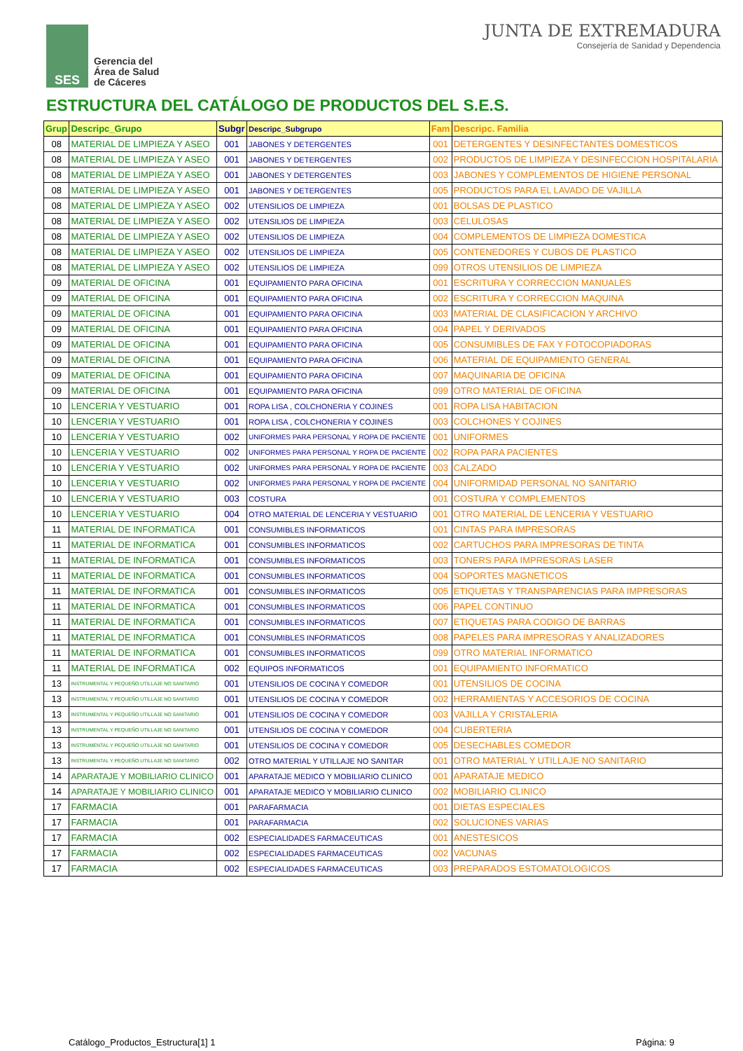SES
Gerencia del
Área de Salud
de Cáceres
JUNTA DE EXTREMADURA
Consejería de Sanidad y Dependencia
ESTRUCTURA DEL CATÁLOGO DE PRODUCTOS DEL S.E.S.
| Grup | Descripc_Grupo | Subgr | Descripc_Subgrupo | Fam | Descripc. Familia |
| --- | --- | --- | --- | --- | --- |
| 08 | MATERIAL DE LIMPIEZA Y ASEO | 001 | JABONES Y DETERGENTES | 001 | DETERGENTES Y DESINFECTANTES DOMESTICOS |
| 08 | MATERIAL DE LIMPIEZA Y ASEO | 001 | JABONES Y DETERGENTES | 002 | PRODUCTOS DE LIMPIEZA Y DESINFECCION HOSPITALARIA |
| 08 | MATERIAL DE LIMPIEZA Y ASEO | 001 | JABONES Y DETERGENTES | 003 | JABONES Y COMPLEMENTOS DE HIGIENE PERSONAL |
| 08 | MATERIAL DE LIMPIEZA Y ASEO | 001 | JABONES Y DETERGENTES | 005 | PRODUCTOS PARA EL LAVADO DE VAJILLA |
| 08 | MATERIAL DE LIMPIEZA Y ASEO | 002 | UTENSILIOS DE LIMPIEZA | 001 | BOLSAS DE PLASTICO |
| 08 | MATERIAL DE LIMPIEZA Y ASEO | 002 | UTENSILIOS DE LIMPIEZA | 003 | CELULOSAS |
| 08 | MATERIAL DE LIMPIEZA Y ASEO | 002 | UTENSILIOS DE LIMPIEZA | 004 | COMPLEMENTOS DE LIMPIEZA DOMESTICA |
| 08 | MATERIAL DE LIMPIEZA Y ASEO | 002 | UTENSILIOS DE LIMPIEZA | 005 | CONTENEDORES Y CUBOS DE PLASTICO |
| 08 | MATERIAL DE LIMPIEZA Y ASEO | 002 | UTENSILIOS DE LIMPIEZA | 099 | OTROS UTENSILIOS DE LIMPIEZA |
| 09 | MATERIAL DE OFICINA | 001 | EQUIPAMIENTO PARA OFICINA | 001 | ESCRITURA Y CORRECCION MANUALES |
| 09 | MATERIAL DE OFICINA | 001 | EQUIPAMIENTO PARA OFICINA | 002 | ESCRITURA Y CORRECCION MAQUINA |
| 09 | MATERIAL DE OFICINA | 001 | EQUIPAMIENTO PARA OFICINA | 003 | MATERIAL DE CLASIFICACION Y ARCHIVO |
| 09 | MATERIAL DE OFICINA | 001 | EQUIPAMIENTO PARA OFICINA | 004 | PAPEL Y DERIVADOS |
| 09 | MATERIAL DE OFICINA | 001 | EQUIPAMIENTO PARA OFICINA | 005 | CONSUMIBLES DE FAX Y FOTOCOPIADORAS |
| 09 | MATERIAL DE OFICINA | 001 | EQUIPAMIENTO PARA OFICINA | 006 | MATERIAL DE EQUIPAMIENTO GENERAL |
| 09 | MATERIAL DE OFICINA | 001 | EQUIPAMIENTO PARA OFICINA | 007 | MAQUINARIA DE OFICINA |
| 09 | MATERIAL DE OFICINA | 001 | EQUIPAMIENTO PARA OFICINA | 099 | OTRO MATERIAL DE OFICINA |
| 10 | LENCERIA Y VESTUARIO | 001 | ROPA LISA , COLCHONERIA Y COJINES | 001 | ROPA LISA HABITACION |
| 10 | LENCERIA Y VESTUARIO | 001 | ROPA LISA , COLCHONERIA Y COJINES | 003 | COLCHONES Y COJINES |
| 10 | LENCERIA Y VESTUARIO | 002 | UNIFORMES PARA PERSONAL Y ROPA DE PACIENTE | 001 | UNIFORMES |
| 10 | LENCERIA Y VESTUARIO | 002 | UNIFORMES PARA PERSONAL Y ROPA DE PACIENTE | 002 | ROPA PARA PACIENTES |
| 10 | LENCERIA Y VESTUARIO | 002 | UNIFORMES PARA PERSONAL Y ROPA DE PACIENTE | 003 | CALZADO |
| 10 | LENCERIA Y VESTUARIO | 002 | UNIFORMES PARA PERSONAL Y ROPA DE PACIENTE | 004 | UNIFORMIDAD PERSONAL NO SANITARIO |
| 10 | LENCERIA Y VESTUARIO | 003 | COSTURA | 001 | COSTURA Y COMPLEMENTOS |
| 10 | LENCERIA Y VESTUARIO | 004 | OTRO MATERIAL DE LENCERIA Y VESTUARIO | 001 | OTRO MATERIAL DE LENCERIA Y VESTUARIO |
| 11 | MATERIAL DE INFORMATICA | 001 | CONSUMIBLES INFORMATICOS | 001 | CINTAS PARA IMPRESORAS |
| 11 | MATERIAL DE INFORMATICA | 001 | CONSUMIBLES INFORMATICOS | 002 | CARTUCHOS PARA IMPRESORAS DE TINTA |
| 11 | MATERIAL DE INFORMATICA | 001 | CONSUMIBLES INFORMATICOS | 003 | TONERS PARA IMPRESORAS LASER |
| 11 | MATERIAL DE INFORMATICA | 001 | CONSUMIBLES INFORMATICOS | 004 | SOPORTES MAGNETICOS |
| 11 | MATERIAL DE INFORMATICA | 001 | CONSUMIBLES INFORMATICOS | 005 | ETIQUETAS Y TRANSPARENCIAS PARA IMPRESORAS |
| 11 | MATERIAL DE INFORMATICA | 001 | CONSUMIBLES INFORMATICOS | 006 | PAPEL CONTINUO |
| 11 | MATERIAL DE INFORMATICA | 001 | CONSUMIBLES INFORMATICOS | 007 | ETIQUETAS PARA CODIGO DE BARRAS |
| 11 | MATERIAL DE INFORMATICA | 001 | CONSUMIBLES INFORMATICOS | 008 | PAPELES PARA IMPRESORAS Y ANALIZADORES |
| 11 | MATERIAL DE INFORMATICA | 001 | CONSUMIBLES INFORMATICOS | 099 | OTRO MATERIAL INFORMATICO |
| 11 | MATERIAL DE INFORMATICA | 002 | EQUIPOS INFORMATICOS | 001 | EQUIPAMIENTO INFORMATICO |
| 13 | INSTRUMENTAL Y PEQUEÑO UTILLAJE NO SANITARIO | 001 | UTENSILIOS DE COCINA Y COMEDOR | 001 | UTENSILIOS DE COCINA |
| 13 | INSTRUMENTAL Y PEQUEÑO UTILLAJE NO SANITARIO | 001 | UTENSILIOS DE COCINA Y COMEDOR | 002 | HERRAMIENTAS Y ACCESORIOS DE COCINA |
| 13 | INSTRUMENTAL Y PEQUEÑO UTILLAJE NO SANITARIO | 001 | UTENSILIOS DE COCINA Y COMEDOR | 003 | VAJILLA Y CRISTALERIA |
| 13 | INSTRUMENTAL Y PEQUEÑO UTILLAJE NO SANITARIO | 001 | UTENSILIOS DE COCINA Y COMEDOR | 004 | CUBERTERIA |
| 13 | INSTRUMENTAL Y PEQUEÑO UTILLAJE NO SANITARIO | 001 | UTENSILIOS DE COCINA Y COMEDOR | 005 | DESECHABLES COMEDOR |
| 13 | INSTRUMENTAL Y PEQUEÑO UTILLAJE NO SANITARIO | 002 | OTRO MATERIAL Y UTILLAJE NO SANITAR | 001 | OTRO MATERIAL Y UTILLAJE NO SANITARIO |
| 14 | APARATAJE Y MOBILIARIO CLINICO | 001 | APARATAJE MEDICO Y MOBILIARIO CLINICO | 001 | APARATAJE MEDICO |
| 14 | APARATAJE Y MOBILIARIO CLINICO | 001 | APARATAJE MEDICO Y MOBILIARIO CLINICO | 002 | MOBILIARIO CLINICO |
| 17 | FARMACIA | 001 | PARAFARMACIA | 001 | DIETAS ESPECIALES |
| 17 | FARMACIA | 001 | PARAFARMACIA | 002 | SOLUCIONES VARIAS |
| 17 | FARMACIA | 002 | ESPECIALIDADES FARMACEUTICAS | 001 | ANESTESICOS |
| 17 | FARMACIA | 002 | ESPECIALIDADES FARMACEUTICAS | 002 | VACUNAS |
| 17 | FARMACIA | 002 | ESPECIALIDADES FARMACEUTICAS | 003 | PREPARADOS ESTOMATOLOGICOS |
Catálogo_Productos_Estructura[1] 1 Página: 9